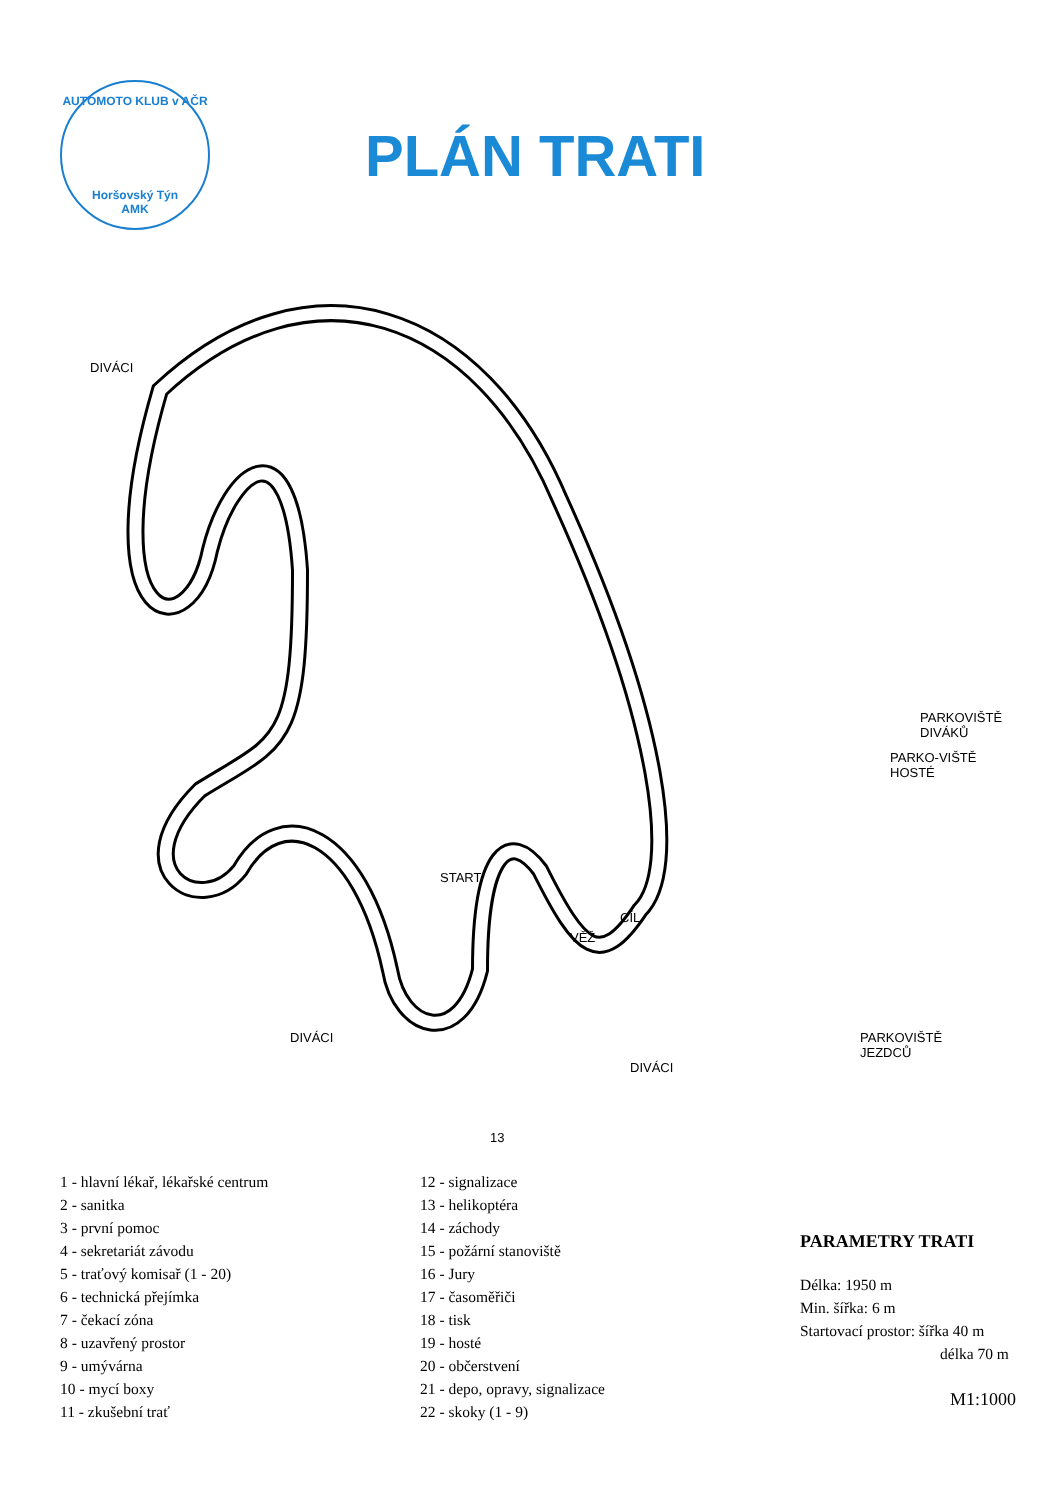AUTOMOTO KLUB v AČR
Horšovský Týn
AMK
PLÁN TRATI
DIVÁCI
START
CÍL
VĚŽ
PARKOVIŠTĚ DIVÁKŮ
PARKO-VIŠTĚ HOSTÉ
PARKOVIŠTĚ JEZDCŮ
DIVÁCI
DIVÁCI
13
1 - hlavní lékař, lékařské centrum
2 - sanitka
3 - první pomoc
4 - sekretariát závodu
5 - traťový komisař (1 - 20)
6 - technická přejímka
7 - čekací zóna
8 - uzavřený prostor
9 - umývárna
10 - mycí boxy
11 - zkušební trať
12 - signalizace
13 - helikoptéra
14 - záchody
15 - požární stanoviště
16 - Jury
17 - časoměřiči
18 - tisk
19 - hosté
20 - občerstvení
21 - depo, opravy, signalizace
22 - skoky (1 - 9)
PARAMETRY TRATI
Délka: 1950 m
Min. šířka: 6 m
Startovací prostor: šířka 40 m
délka 70 m
M1:1000